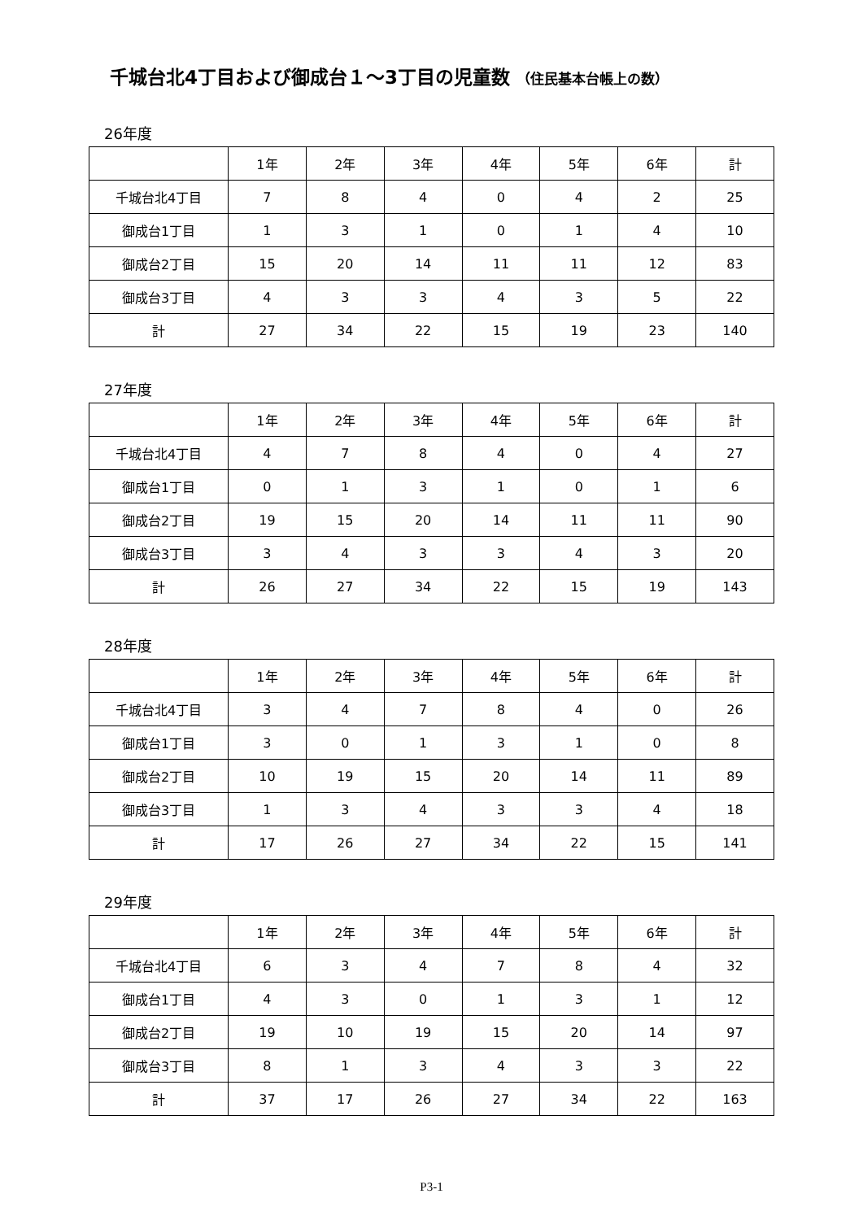千城台北4丁目および御成台１～3丁目の児童数 （住民基本台帳上の数）
26年度
| | 1年 | 2年 | 3年 | 4年 | 5年 | 6年 | 計 |
| 千城台北4丁目 | 7 | 8 | 4 | 0 | 4 | 2 | 25 |
| 御成台1丁目 | 1 | 3 | 1 | 0 | 1 | 4 | 10 |
| 御成台2丁目 | 15 | 20 | 14 | 11 | 11 | 12 | 83 |
| 御成台3丁目 | 4 | 3 | 3 | 4 | 3 | 5 | 22 |
| 計 | 27 | 34 | 22 | 15 | 19 | 23 | 140 |
27年度
| | 1年 | 2年 | 3年 | 4年 | 5年 | 6年 | 計 |
| 千城台北4丁目 | 4 | 7 | 8 | 4 | 0 | 4 | 27 |
| 御成台1丁目 | 0 | 1 | 3 | 1 | 0 | 1 | 6 |
| 御成台2丁目 | 19 | 15 | 20 | 14 | 11 | 11 | 90 |
| 御成台3丁目 | 3 | 4 | 3 | 3 | 4 | 3 | 20 |
| 計 | 26 | 27 | 34 | 22 | 15 | 19 | 143 |
28年度
| | 1年 | 2年 | 3年 | 4年 | 5年 | 6年 | 計 |
| 千城台北4丁目 | 3 | 4 | 7 | 8 | 4 | 0 | 26 |
| 御成台1丁目 | 3 | 0 | 1 | 3 | 1 | 0 | 8 |
| 御成台2丁目 | 10 | 19 | 15 | 20 | 14 | 11 | 89 |
| 御成台3丁目 | 1 | 3 | 4 | 3 | 3 | 4 | 18 |
| 計 | 17 | 26 | 27 | 34 | 22 | 15 | 141 |
29年度
| | 1年 | 2年 | 3年 | 4年 | 5年 | 6年 | 計 |
| 千城台北4丁目 | 6 | 3 | 4 | 7 | 8 | 4 | 32 |
| 御成台1丁目 | 4 | 3 | 0 | 1 | 3 | 1 | 12 |
| 御成台2丁目 | 19 | 10 | 19 | 15 | 20 | 14 | 97 |
| 御成台3丁目 | 8 | 1 | 3 | 4 | 3 | 3 | 22 |
| 計 | 37 | 17 | 26 | 27 | 34 | 22 | 163 |
P3-1